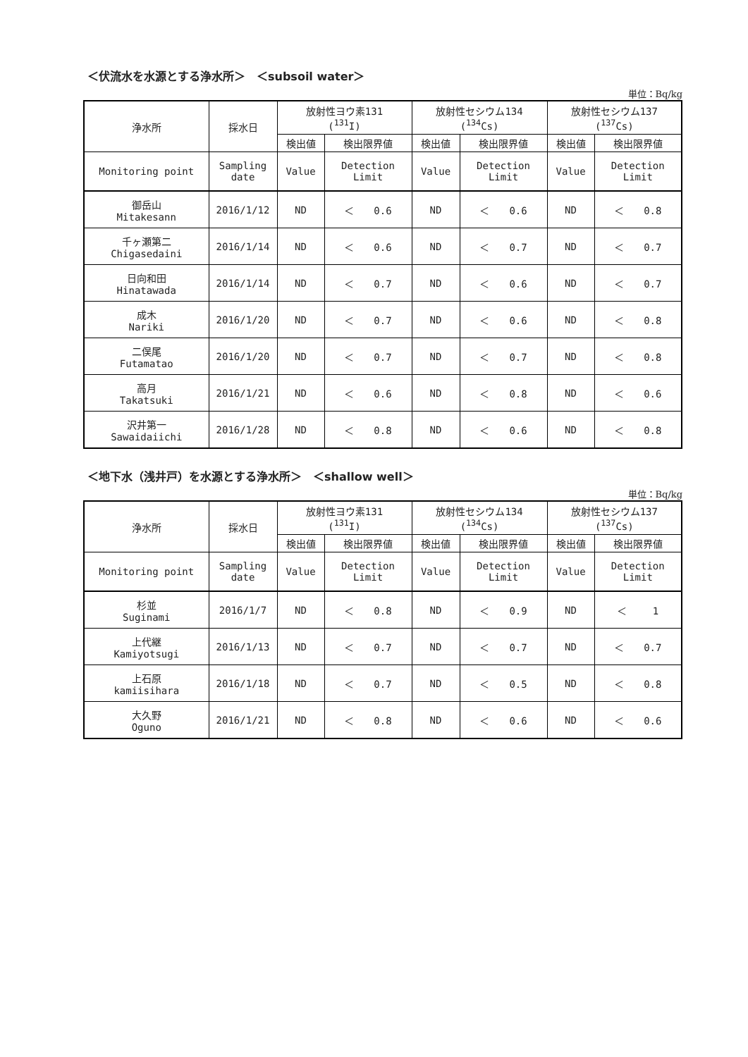＜伏流水を水源とする浄水所＞　＜subsoil water＞
単位：Bq/kg
| 浄水所 | 採水日 | 放射性ヨウ素131 (<sup>131</sup>I) | | 放射性セシウム134 (<sup>134</sup>Cs) | | 放射性セシウム137 (<sup>137</sup>Cs) | |
| --- | --- | --- | --- | --- | --- | --- | --- |
| | | 検出値 | 検出限界値 | 検出値 | 検出限界値 | 検出値 | 検出限界値 |
| Monitoring point | Sampling date | Value | Detection Limit | Value | Detection Limit | Value | Detection Limit |
| 御岳山 Mitakesann | 2016/1/12 | ND | ＜ 0.6 | ND | ＜ 0.6 | ND | ＜ 0.8 |
| 千ヶ瀬第二 Chigasedaini | 2016/1/14 | ND | ＜ 0.6 | ND | ＜ 0.7 | ND | ＜ 0.7 |
| 日向和田 Hinatawada | 2016/1/14 | ND | ＜ 0.7 | ND | ＜ 0.6 | ND | ＜ 0.7 |
| 成木 Nariki | 2016/1/20 | ND | ＜ 0.7 | ND | ＜ 0.6 | ND | ＜ 0.8 |
| 二俣尾 Futamatao | 2016/1/20 | ND | ＜ 0.7 | ND | ＜ 0.7 | ND | ＜ 0.8 |
| 高月 Takatsuki | 2016/1/21 | ND | ＜ 0.6 | ND | ＜ 0.8 | ND | ＜ 0.6 |
| 沢井第一 Sawaidaiichi | 2016/1/28 | ND | ＜ 0.8 | ND | ＜ 0.6 | ND | ＜ 0.8 |
＜地下水（浅井戸）を水源とする浄水所＞　＜shallow well＞
単位：Bq/kg
| 浄水所 | 採水日 | 放射性ヨウ素131 (<sup>131</sup>I) | | 放射性セシウム134 (<sup>134</sup>Cs) | | 放射性セシウム137 (<sup>137</sup>Cs) | |
| --- | --- | --- | --- | --- | --- | --- | --- |
| | | 検出値 | 検出限界値 | 検出値 | 検出限界値 | 検出値 | 検出限界値 |
| Monitoring point | Sampling date | Value | Detection Limit | Value | Detection Limit | Value | Detection Limit |
| 杉並 Suginami | 2016/1/7 | ND | ＜ 0.8 | ND | ＜ 0.9 | ND | ＜ 1 |
| 上代継 Kamiyotsugi | 2016/1/13 | ND | ＜ 0.7 | ND | ＜ 0.7 | ND | ＜ 0.7 |
| 上石原 kamiisihara | 2016/1/18 | ND | ＜ 0.7 | ND | ＜ 0.5 | ND | ＜ 0.8 |
| 大久野 Oguno | 2016/1/21 | ND | ＜ 0.8 | ND | ＜ 0.6 | ND | ＜ 0.6 |